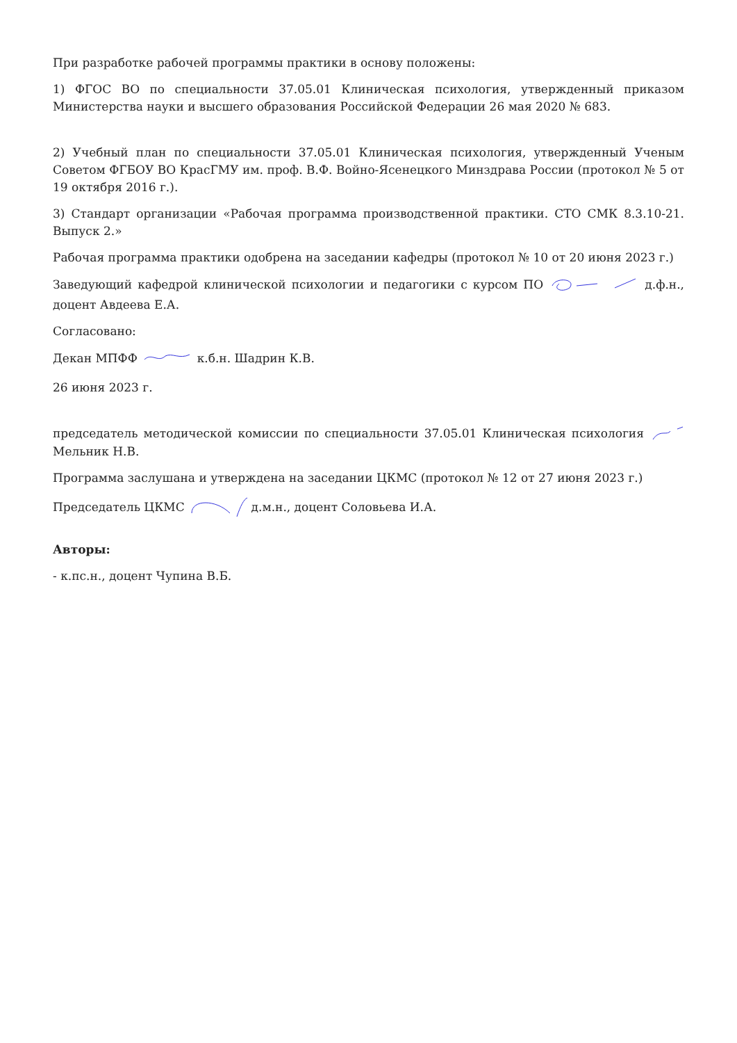При разработке рабочей программы практики в основу положены:
1) ФГОС ВО по специальности 37.05.01 Клиническая психология, утвержденный приказом Министерства науки и высшего образования Российской Федерации 26 мая 2020 № 683.
2) Учебный план по специальности 37.05.01 Клиническая психология, утвержденный Ученым Советом ФГБОУ ВО КрасГМУ им. проф. В.Ф. Войно-Ясенецкого Минздрава России (протокол № 5 от 19 октября 2016 г.).
3) Стандарт организации «Рабочая программа производственной практики. СТО СМК 8.3.10-21. Выпуск 2.»
Рабочая программа практики одобрена на заседании кафедры (протокол № 10 от 20 июня 2023 г.)
Заведующий кафедрой клинической психологии и педагогики с курсом ПО д.ф.н., доцент Авдеева Е.А.
Согласовано:
Декан МПФФ к.б.н. Шадрин К.В.
26 июня 2023 г.
председатель методической комиссии по специальности 37.05.01 Клиническая психология Мельник Н.В.
Программа заслушана и утверждена на заседании ЦКМС (протокол № 12 от 27 июня 2023 г.)
Председатель ЦКМС д.м.н., доцент Соловьева И.А.
Авторы:
- к.пс.н., доцент Чупина В.Б.